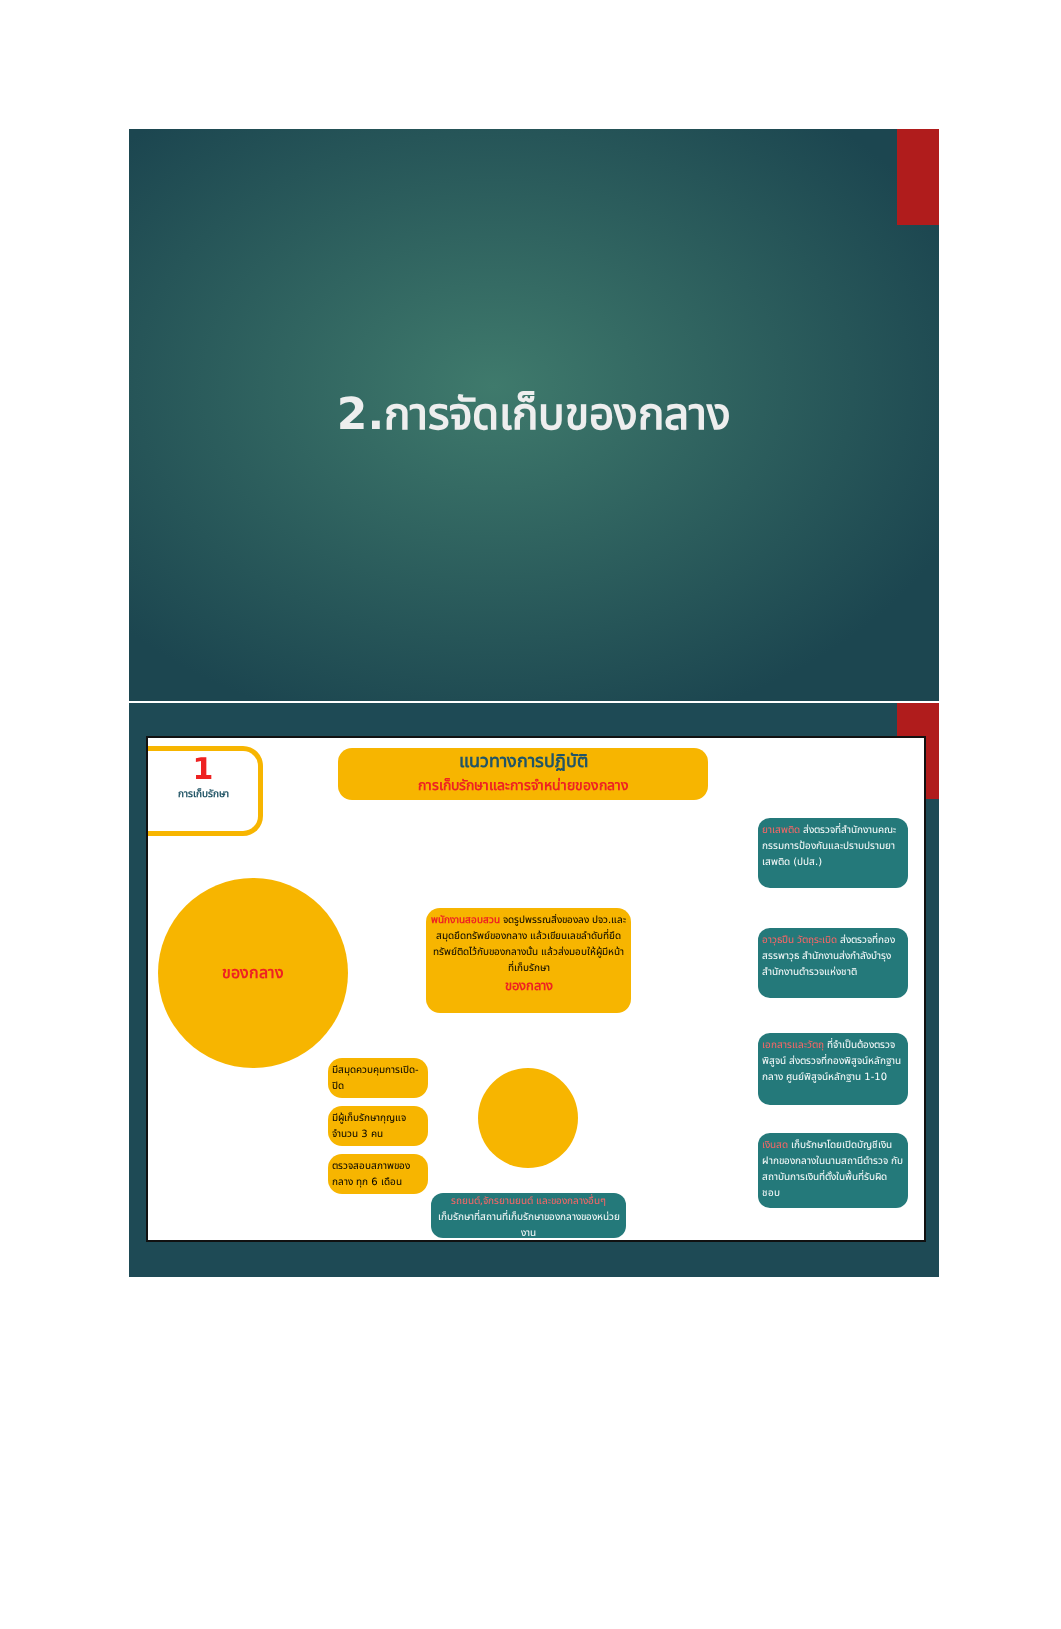2.การจัดเก็บของกลาง
1
การเก็บรักษา
แนวทางการปฏิบัติ
การเก็บรักษาและการจำหน่ายของกลาง
ของกลาง
พนักงานสอบสวน จดรูปพรรณสิ่งของลง ปจว.และสมุดยึดทรัพย์ของกลาง แล้วเขียนเลขลำดับที่ยึดทรัพย์ติดไว้กับของกลางนั้น แล้วส่งมอบให้ผู้มีหน้าที่เก็บรักษา
ของกลาง
มีสมุดควบคุมการเปิด-ปิด
มีผู้เก็บรักษากุญแจ จำนวน 3 คน
ตรวจสอบสภาพของกลาง ทุก 6 เดือน
รถยนต์,จักรยานยนต์ และของกลางอื่นๆ
เก็บรักษาที่สถานที่เก็บรักษาของกลางของหน่วยงาน
ยาเสพติด ส่งตรวจที่สำนักงานคณะกรรมการป้องกันและปราบปรามยาเสพติด (ปปส.)
อาวุธปืน วัตถุระเบิด ส่งตรวจที่กองสรรพาวุธ สำนักงานส่งกำลังบำรุง สำนักงานตำรวจแห่งชาติ
เอกสารและวัตถุ ที่จำเป็นต้องตรวจพิสูจน์ ส่งตรวจที่กองพิสูจน์หลักฐานกลาง ศูนย์พิสูจน์หลักฐาน 1-10
เงินสด เก็บรักษาโดยเปิดบัญชีเงินฝากของกลางในนามสถานีตำรวจ กับสถาบันการเงินที่ตั้งในพื้นที่รับผิดชอบ